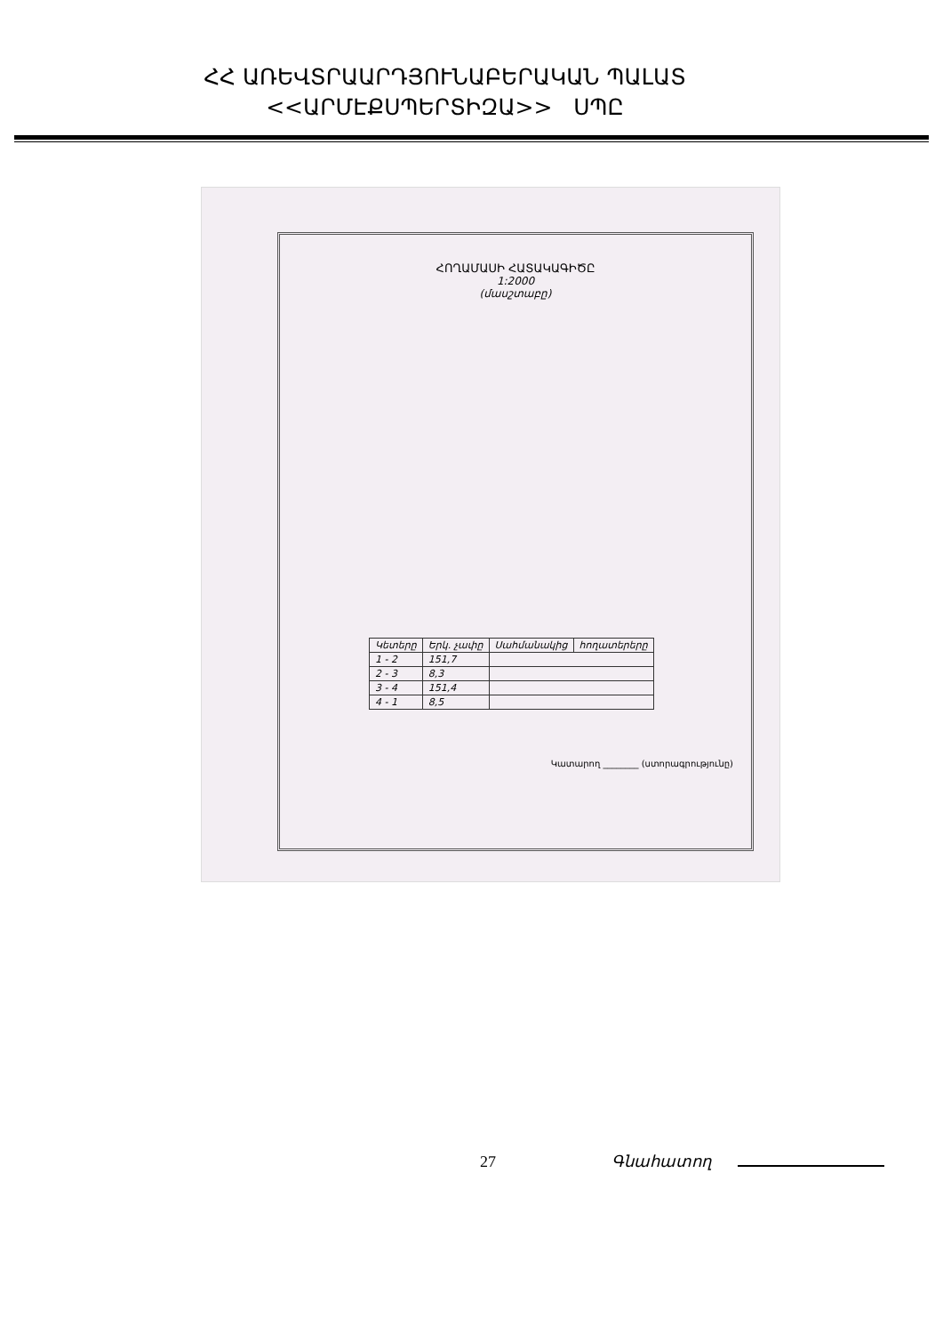ՀՀ ԱՌԵՎՏՐԱԱՐԴՅՈՒՆԱԲԵՐԱԿԱՆ ՊԱԼԱՏ
<<ԱՐՄԷՔՍՊԵՐՏԻԶԱ>> ՍՊԸ
ՀՈՂԱՄԱՍԻ ՀԱՏԱԿԱԳԻԾԸ
1:2000
(մասշտաբը)
| Կետերը | Երկ. չափը | Սահմանակից | հողատերերը |
| 1 - 2 | 151,7 | | |
| 2 - 3 | 8,3 | | |
| 3 - 4 | 151,4 | | |
| 4 - 1 | 8,5 | | |
Կատարող ________ (ստորագրությունը)
27 Գնահատող